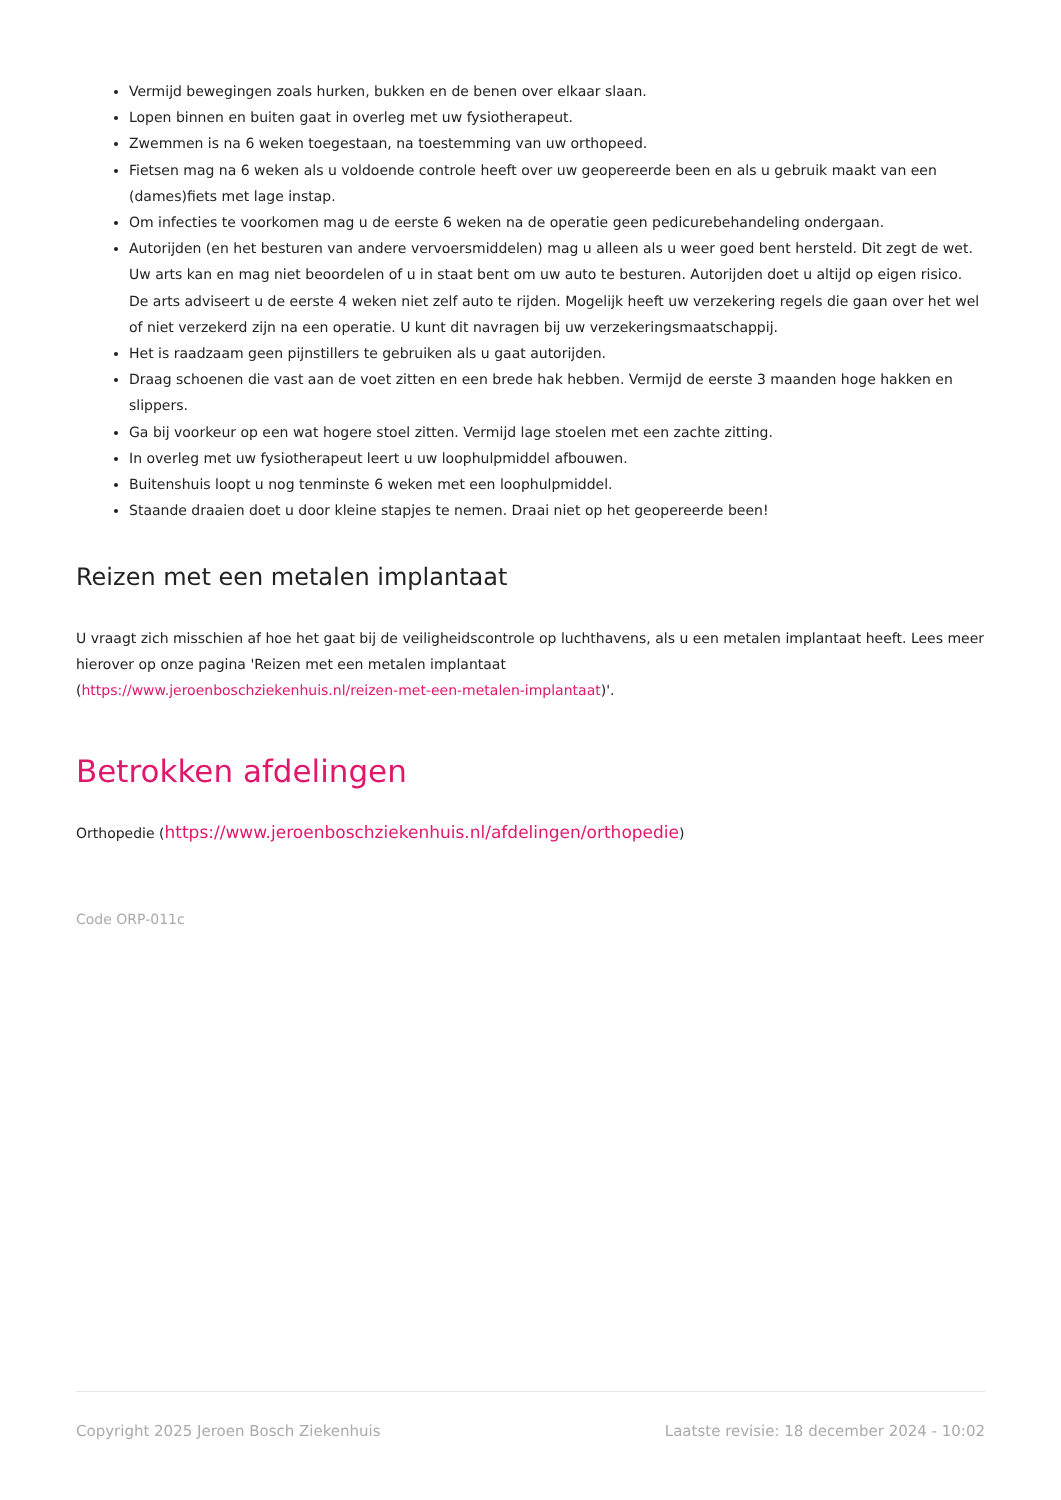Vermijd bewegingen zoals hurken, bukken en de benen over elkaar slaan.
Lopen binnen en buiten gaat in overleg met uw fysiotherapeut.
Zwemmen is na 6 weken toegestaan, na toestemming van uw orthopeed.
Fietsen mag na 6 weken als u voldoende controle heeft over uw geopereerde been en als u gebruik maakt van een (dames)fiets met lage instap.
Om infecties te voorkomen mag u de eerste 6 weken na de operatie geen pedicurebehandeling ondergaan.
Autorijden (en het besturen van andere vervoersmiddelen) mag u alleen als u weer goed bent hersteld. Dit zegt de wet. Uw arts kan en mag niet beoordelen of u in staat bent om uw auto te besturen. Autorijden doet u altijd op eigen risico. De arts adviseert u de eerste 4 weken niet zelf auto te rijden. Mogelijk heeft uw verzekering regels die gaan over het wel of niet verzekerd zijn na een operatie. U kunt dit navragen bij uw verzekeringsmaatschappij.
Het is raadzaam geen pijnstillers te gebruiken als u gaat autorijden.
Draag schoenen die vast aan de voet zitten en een brede hak hebben. Vermijd de eerste 3 maanden hoge hakken en slippers.
Ga bij voorkeur op een wat hogere stoel zitten. Vermijd lage stoelen met een zachte zitting.
In overleg met uw fysiotherapeut leert u uw loophulpmiddel afbouwen.
Buitenshuis loopt u nog tenminste 6 weken met een loophulpmiddel.
Staande draaien doet u door kleine stapjes te nemen. Draai niet op het geopereerde been!
Reizen met een metalen implantaat
U vraagt zich misschien af hoe het gaat bij de veiligheidscontrole op luchthavens, als u een metalen implantaat heeft. Lees meer hierover op onze pagina 'Reizen met een metalen implantaat
(https://www.jeroenboschziekenhuis.nl/reizen-met-een-metalen-implantaat)'.
Betrokken afdelingen
Orthopedie (https://www.jeroenboschziekenhuis.nl/afdelingen/orthopedie)
Code ORP-011c
Copyright 2025 Jeroen Bosch Ziekenhuis Laatste revisie: 18 december 2024 - 10:02